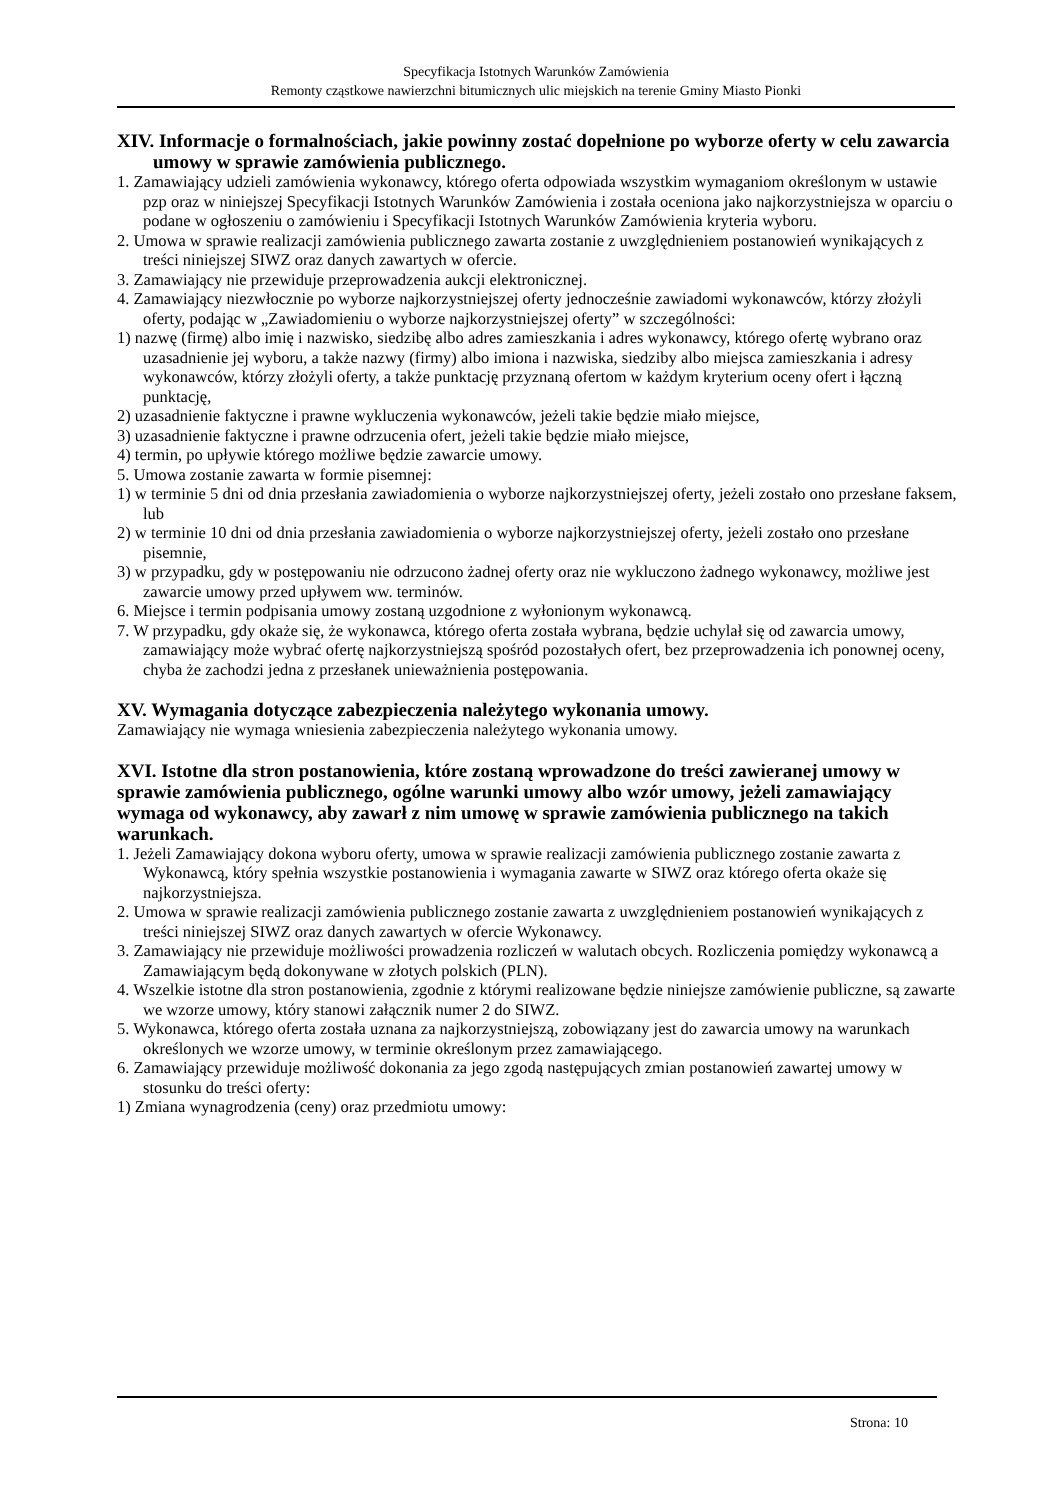Specyfikacja Istotnych Warunków Zamówienia
Remonty cząstkowe nawierzchni bitumicznych ulic miejskich na terenie Gminy Miasto Pionki
XIV. Informacje o formalnościach, jakie powinny zostać dopełnione po wyborze oferty w celu zawarcia umowy w sprawie zamówienia publicznego.
1. Zamawiający udzieli zamówienia wykonawcy, którego oferta odpowiada wszystkim wymaganiom określonym w ustawie pzp oraz w niniejszej Specyfikacji Istotnych Warunków Zamówienia i została oceniona jako najkorzystniejsza w oparciu o podane w ogłoszeniu o zamówieniu i Specyfikacji Istotnych Warunków Zamówienia kryteria wyboru.
2. Umowa w sprawie realizacji zamówienia publicznego zawarta zostanie z uwzględnieniem postanowień wynikających z treści niniejszej SIWZ oraz danych zawartych w ofercie.
3. Zamawiający nie przewiduje przeprowadzenia aukcji elektronicznej.
4. Zamawiający niezwłocznie po wyborze najkorzystniejszej oferty jednocześnie zawiadomi wykonawców, którzy złożyli oferty, podając w „Zawiadomieniu o wyborze najkorzystniejszej oferty” w szczególności:
1) nazwę (firmę) albo imię i nazwisko, siedzibę albo adres zamieszkania i adres wykonawcy, którego ofertę wybrano oraz uzasadnienie jej wyboru, a także nazwy (firmy) albo imiona i nazwiska, siedziby albo miejsca zamieszkania i adresy wykonawców, którzy złożyli oferty, a także punktację przyznaną ofertom w każdym kryterium oceny ofert i łączną punktację,
2) uzasadnienie faktyczne i prawne wykluczenia wykonawców, jeżeli takie będzie miało miejsce,
3) uzasadnienie faktyczne i prawne odrzucenia ofert, jeżeli takie będzie miało miejsce,
4) termin, po upływie którego możliwe będzie zawarcie umowy.
5. Umowa zostanie zawarta w formie pisemnej:
1) w terminie 5 dni od dnia przesłania zawiadomienia o wyborze najkorzystniejszej oferty, jeżeli zostało ono przesłane faksem, lub
2) w terminie 10 dni od dnia przesłania zawiadomienia o wyborze najkorzystniejszej oferty, jeżeli zostało ono przesłane pisemnie,
3) w przypadku, gdy w postępowaniu nie odrzucono żadnej oferty oraz nie wykluczono żadnego wykonawcy, możliwe jest zawarcie umowy przed upływem ww. terminów.
6. Miejsce i termin podpisania umowy zostaną uzgodnione z wyłonionym wykonawcą.
7. W przypadku, gdy okaże się, że wykonawca, którego oferta została wybrana, będzie uchylał się od zawarcia umowy, zamawiający może wybrać ofertę najkorzystniejszą spośród pozostałych ofert, bez przeprowadzenia ich ponownej oceny, chyba że zachodzi jedna z przesłanek unieważnienia postępowania.
XV. Wymagania dotyczące zabezpieczenia należytego wykonania umowy.
Zamawiający nie wymaga wniesienia zabezpieczenia należytego wykonania umowy.
XVI. Istotne dla stron postanowienia, które zostaną wprowadzone do treści zawieranej umowy w sprawie zamówienia publicznego, ogólne warunki umowy albo wzór umowy, jeżeli zamawiający wymaga od wykonawcy, aby zawarł z nim umowę w sprawie zamówienia publicznego na takich warunkach.
1. Jeżeli Zamawiający dokona wyboru oferty, umowa w sprawie realizacji zamówienia publicznego zostanie zawarta z Wykonawcą, który spełnia wszystkie postanowienia i wymagania zawarte w SIWZ oraz którego oferta okaże się najkorzystniejsza.
2. Umowa w sprawie realizacji zamówienia publicznego zostanie zawarta z uwzględnieniem postanowień wynikających z treści niniejszej SIWZ oraz danych zawartych w ofercie Wykonawcy.
3. Zamawiający nie przewiduje możliwości prowadzenia rozliczeń w walutach obcych. Rozliczenia pomiędzy wykonawcą a Zamawiającym będą dokonywane w złotych polskich (PLN).
4. Wszelkie istotne dla stron postanowienia, zgodnie z którymi realizowane będzie niniejsze zamówienie publiczne, są zawarte we wzorze umowy, który stanowi załącznik numer 2 do SIWZ.
5. Wykonawca, którego oferta została uznana za najkorzystniejszą, zobowiązany jest do zawarcia umowy na warunkach określonych we wzorze umowy, w terminie określonym przez zamawiającego.
6. Zamawiający przewiduje możliwość dokonania za jego zgodą następujących zmian postanowień zawartej umowy w stosunku do treści oferty:
1) Zmiana wynagrodzenia (ceny) oraz przedmiotu umowy:
Strona: 10